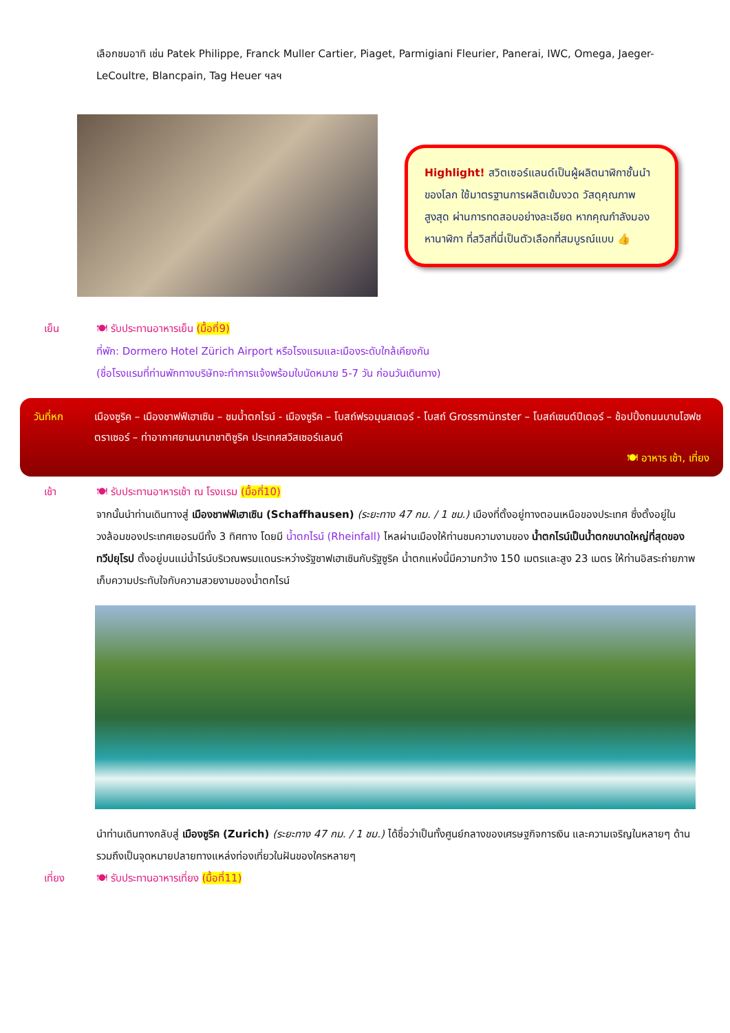เลือกชมอาทิ เช่น Patek Philippe, Franck Muller Cartier, Piaget, Parmigiani Fleurier, Panerai, IWC, Omega, Jaeger-LeCoultre, Blancpain, Tag Heuer ฯลฯ
Highlight! สวิตเซอร์แลนด์เป็นผู้ผลิตนาฬิกาชั้นนำ ของโลก ใช้มาตรฐานการผลิตเข้มงวด วัสดุคุณภาพสูงสุด ผ่านการทดสอบอย่างละเอียด หากคุณกำลังมองหานาฬิกา ที่สวิสที่นี่เป็นตัวเลือกที่สมบูรณ์แบบ 👍
เย็น 🍽 รับประทานอาหารเย็น (มื้อที่9)
ที่พัก: Dormero Hotel Zürich Airport หรือโรงแรมและเมืองระดับใกล้เคียงกัน
(ชื่อโรงแรมที่ท่านพักทางบริษัทจะทำการแจ้งพร้อมใบนัดหมาย 5-7 วัน ก่อนวันเดินทาง)
วันที่หก เมืองซูริค – เมืองชาฟฟ์เฮาเซิน – ชมน้ำตกไรน์ - เมืองซูริค – โบสถ์ฟรอมุนสเตอร์ - โบสถ์ Grossmünster – โบสถ์เซนต์ปีเตอร์ – ช้อปปิ้งถนนบานโฮฟชตราเซอร์ – ท่าอากาศยานนานาชาติซูริค ประเทศสวิสเซอร์แลนด์
🍽 อาหาร เช้า, เที่ยง
เช้า 🍽 รับประทานอาหารเช้า ณ โรงแรม (มื้อที่10)
จากนั้นนำท่านเดินทางสู่ เมืองชาฟฟ์เฮาเซิน (Schaffhausen) (ระยะทาง 47 กม. / 1 ชม.) เมืองที่ตั้งอยู่ทางตอนเหนือของประเทศ ซึ่งตั้งอยู่ในวงล้อมของประเทศเยอรมนีทั้ง 3 ทิศทาง โดยมี น้ำตกไรน์ (Rheinfall) ไหลผ่านเมืองให้ท่านชมความงามของ น้ำตกไรน์เป็นน้ำตกขนาดใหญ่ที่สุดของทวีปยุโรป ตั้งอยู่บนแม่น้ำไรน์บริเวณพรมแดนระหว่างรัฐชาฟเฮาเซินกับรัฐซูริค น้ำตกแห่งนี้มีความกว้าง 150 เมตรและสูง 23 เมตร ให้ท่านอิสระถ่ายภาพเก็บความประทับใจกับความสวยงามของน้ำตกไรน์
นำท่านเดินทางกลับสู่ เมืองซูริค (Zurich) (ระยะทาง 47 กม. / 1 ชม.) ได้ชื่อว่าเป็นทั้งศูนย์กลางของเศรษฐกิจการเงิน และความเจริญในหลายๆ ด้าน รวมถึงเป็นจุดหมายปลายทางแหล่งท่องเที่ยวในฝันของใครหลายๆ
เที่ยง 🍽 รับประทานอาหารเที่ยง (มื้อที่11)